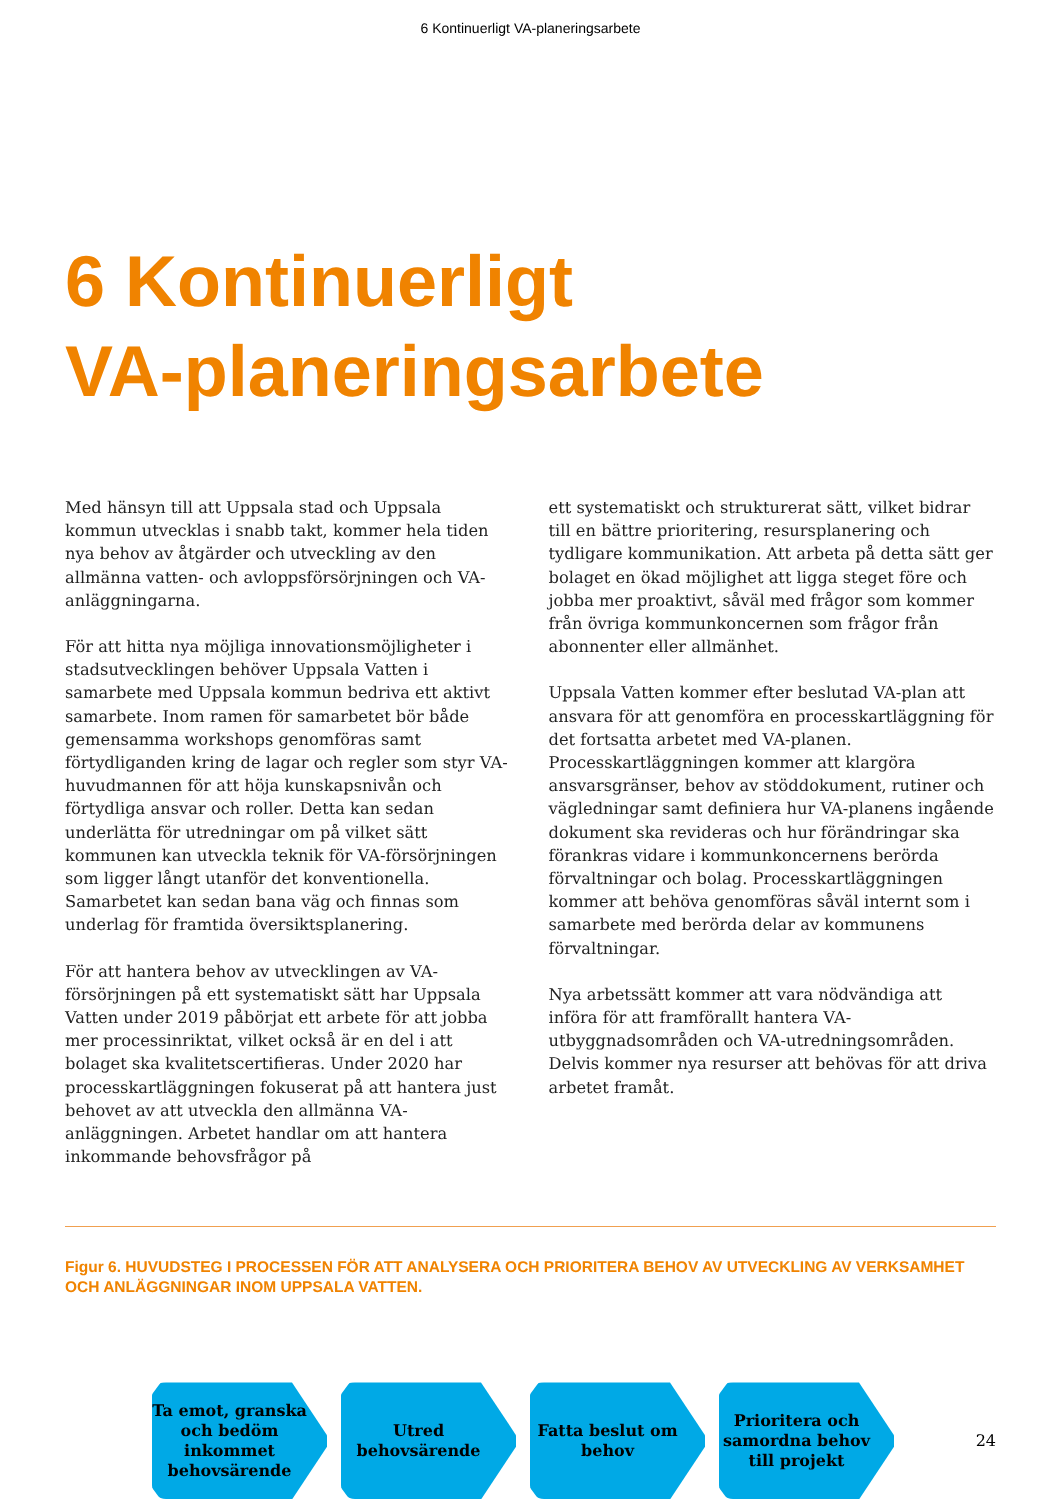6 Kontinuerligt VA-planeringsarbete
6 Kontinuerligt
VA-planeringsarbete
Med hänsyn till att Uppsala stad och Uppsala kommun utvecklas i snabb takt, kommer hela tiden nya behov av åtgärder och utveckling av den allmänna vatten- och avloppsförsörjningen och VA-anläggningarna.
För att hitta nya möjliga innovationsmöjligheter i stadsutvecklingen behöver Uppsala Vatten i samarbete med Uppsala kommun bedriva ett aktivt samarbete. Inom ramen för samarbetet bör både gemensamma workshops genomföras samt förtydliganden kring de lagar och regler som styr VA-huvudmannen för att höja kunskapsnivån och förtydliga ansvar och roller. Detta kan sedan underlätta för utredningar om på vilket sätt kommunen kan utveckla teknik för VA-försörjningen som ligger långt utanför det konventionella. Samarbetet kan sedan bana väg och finnas som underlag för framtida översiktsplanering.
För att hantera behov av utvecklingen av VA-försörjningen på ett systematiskt sätt har Uppsala Vatten under 2019 påbörjat ett arbete för att jobba mer processinriktat, vilket också är en del i att bolaget ska kvalitetscertifieras. Under 2020 har processkartläggningen fokuserat på att hantera just behovet av att utveckla den allmänna VA-anläggningen. Arbetet handlar om att hantera inkommande behovsfrågor på
ett systematiskt och strukturerat sätt, vilket bidrar till en bättre prioritering, resursplanering och tydligare kommunikation. Att arbeta på detta sätt ger bolaget en ökad möjlighet att ligga steget före och jobba mer proaktivt, såväl med frågor som kommer från övriga kommunkoncernen som frågor från abonnenter eller allmänhet.
Uppsala Vatten kommer efter beslutad VA-plan att ansvara för att genomföra en processkartläggning för det fortsatta arbetet med VA-planen. Processkartläggningen kommer att klargöra ansvarsgränser, behov av stöddokument, rutiner och vägledningar samt definiera hur VA-planens ingående dokument ska revideras och hur förändringar ska förankras vidare i kommunkoncernens berörda förvaltningar och bolag. Processkartläggningen kommer att behöva genomföras såväl internt som i samarbete med berörda delar av kommunens förvaltningar.
Nya arbetssätt kommer att vara nödvändiga att införa för att framförallt hantera VA-utbyggnadsområden och VA-utredningsområden. Delvis kommer nya resurser att behövas för att driva arbetet framåt.
Figur 6. HUVUDSTEG I PROCESSEN FÖR ATT ANALYSERA OCH PRIORITERA BEHOV AV UTVECKLING AV VERKSAMHET OCH ANLÄGGNINGAR INOM UPPSALA VATTEN.
Ta emot, granska och bedöm inkommet behovsärende
Utred behovsärende Fatta beslut om behov
Prioritera och samordna behov till projekt
24